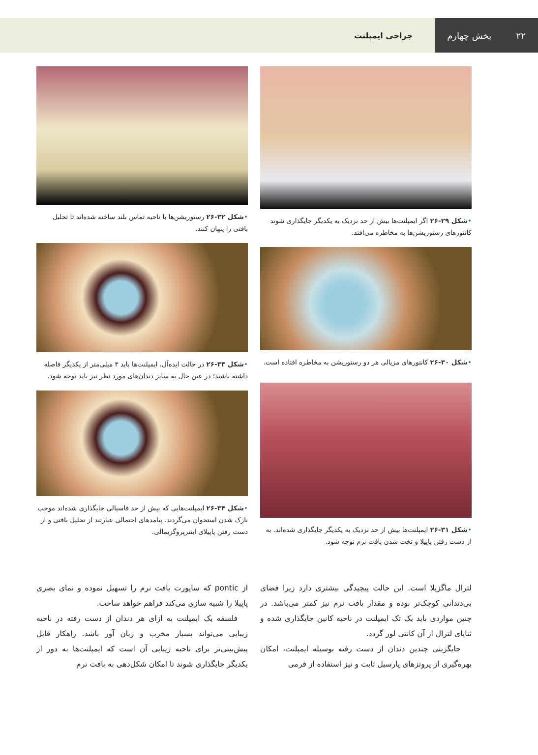۲۲ بخش چهارم جراحی ایمپلنت
•شکل ۲۹-۲۶ اگر ایمپلنت‌ها بیش از حد نزدیک به یکدیگر جایگذاری شوند کانتورهای رستوریشن‌ها به مخاطره می‌افتد.
•شکل ۳۰-۲۶ کانتورهای مزیالی هر دو رستوریشن به مخاطره افتاده است.
•شکل ۳۱-۲۶ ایمپلنت‌ها بیش از حد نزدیک به یکدیگر جایگذاری شده‌اند. به از دست رفتن پاپیلا و تخت شدن بافت نرم توجه شود.
•شکل ۳۲-۲۶ رستوریشن‌ها با ناحیه تماس بلند ساخته شده‌اند تا تحلیل بافتی را پنهان کنند.
•شکل ۳۳-۲۶ در حالت ایده‌آل، ایمپلنت‌ها باید ۳ میلی‌متر از یکدیگر فاصله داشته باشند؛ در عین حال به سایز دندان‌های مورد نظر نیز باید توجه شود.
•شکل ۳۴-۲۶ ایمپلنت‌هایی که بیش از حد فاسیالی جایگذاری شده‌اند موجب نازک شدن استخوان می‌گردند. پیامدهای احتمالی عبارتند از تحلیل بافتی و از دست رفتن پاپیلای اینترپروگزیمالی.
لترال ماگزیلا است. این حالت پیچیدگی بیشتری دارد زیرا فضای بی‌دندانی کوچک‌تر بوده و مقدار بافت نرم نیز کمتر می‌باشد. در چنین مواردی باید یک تک ایمپلنت در ناحیه کانین جایگذاری شده و ثنایای لترال از آن کانتی لور گردد.
جایگزینی چندین دندان از دست رفته بوسیله ایمپلنت، امکان بهره‌گیری از پروتزهای پارسیل ثابت و نیز استفاده از فرمی
از pontic که ساپورت بافت نرم را تسهیل نموده و نمای بصری پاپیلا را شبیه سازی می‌کند فراهم خواهد ساخت.
فلسفه یک ایمپلنت به ازای هر دندان از دست رفته در ناحیه زیبایی می‌تواند بسیار مخرب و زیان آور باشد. راهکار قابل پیش‌بینی‌تر برای ناحیه زیبایی آن است که ایمپلنت‌ها به دور از یکدیگر جایگذاری شوند تا امکان شکل‌دهی به بافت نرم